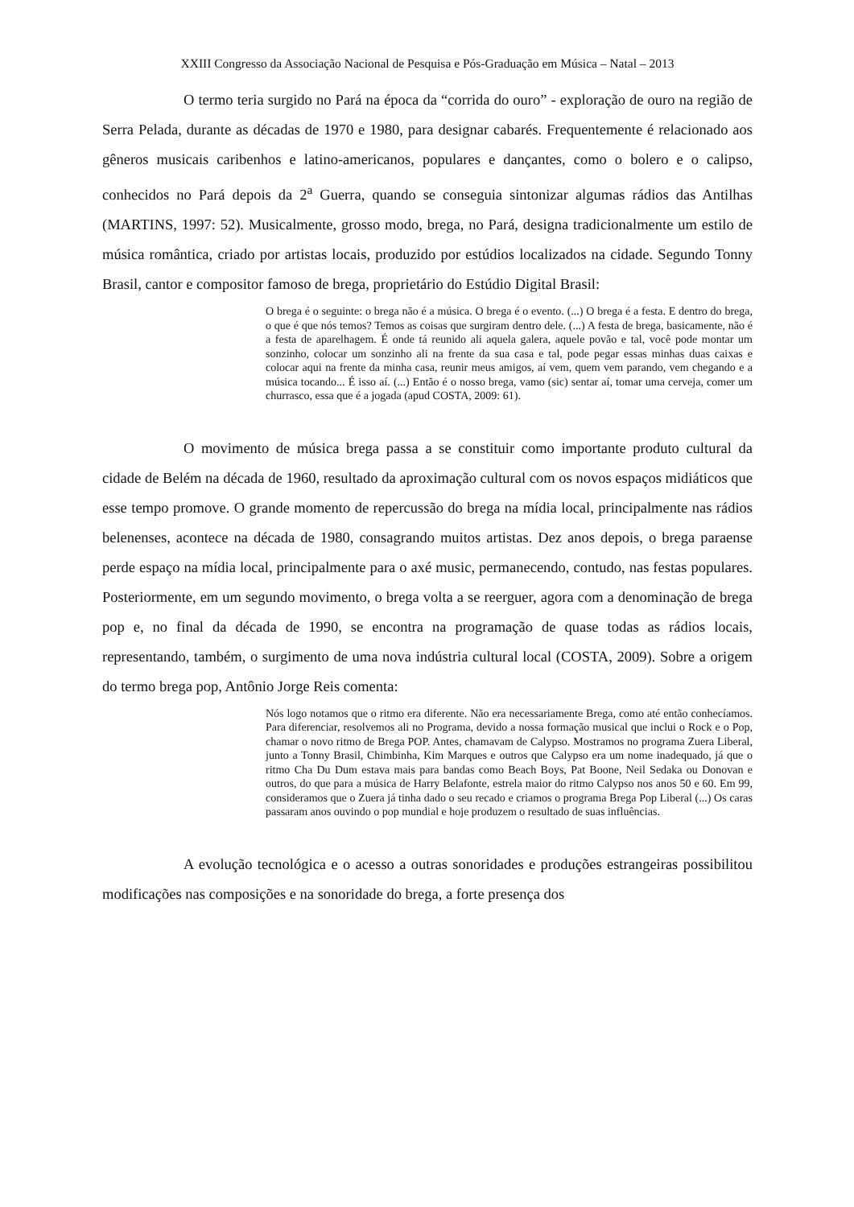XXIII Congresso da Associação Nacional de Pesquisa e Pós-Graduação em Música – Natal – 2013
O termo teria surgido no Pará na época da “corrida do ouro” - exploração de ouro na região de Serra Pelada, durante as décadas de 1970 e 1980, para designar cabarés. Frequentemente é relacionado aos gêneros musicais caribenhos e latino-americanos, populares e dançantes, como o bolero e o calipso, conhecidos no Pará depois da 2<sup>a</sup> Guerra, quando se conseguia sintonizar algumas rádios das Antilhas (MARTINS, 1997: 52). Musicalmente, grosso modo, brega, no Pará, designa tradicionalmente um estilo de música romântica, criado por artistas locais, produzido por estúdios localizados na cidade. Segundo Tonny Brasil, cantor e compositor famoso de brega, proprietário do Estúdio Digital Brasil:
O brega é o seguinte: o brega não é a música. O brega é o evento. (...) O brega é a festa. E dentro do brega, o que é que nós temos? Temos as coisas que surgiram dentro dele. (...) A festa de brega, basicamente, não é a festa de aparelhagem. É onde tá reunido ali aquela galera, aquele povão e tal, você pode montar um sonzinho, colocar um sonzinho ali na frente da sua casa e tal, pode pegar essas minhas duas caixas e colocar aqui na frente da minha casa, reunir meus amigos, aí vem, quem vem parando, vem chegando e a música tocando... É isso aí. (...) Então é o nosso brega, vamo (sic) sentar aí, tomar uma cerveja, comer um churrasco, essa que é a jogada (apud COSTA, 2009: 61).
O movimento de música brega passa a se constituir como importante produto cultural da cidade de Belém na década de 1960, resultado da aproximação cultural com os novos espaços midiáticos que esse tempo promove. O grande momento de repercussão do brega na mídia local, principalmente nas rádios belenenses, acontece na década de 1980, consagrando muitos artistas. Dez anos depois, o brega paraense perde espaço na mídia local, principalmente para o axé music, permanecendo, contudo, nas festas populares. Posteriormente, em um segundo movimento, o brega volta a se reerguer, agora com a denominação de brega pop e, no final da década de 1990, se encontra na programação de quase todas as rádios locais, representando, também, o surgimento de uma nova indústria cultural local (COSTA, 2009). Sobre a origem do termo brega pop, Antônio Jorge Reis comenta:
Nós logo notamos que o ritmo era diferente. Não era necessariamente Brega, como até então conhecíamos. Para diferenciar, resolvemos ali no Programa, devido a nossa formação musical que inclui o Rock e o Pop, chamar o novo ritmo de Brega POP. Antes, chamavam de Calypso. Mostramos no programa Zuera Liberal, junto a Tonny Brasil, Chimbinha, Kim Marques e outros que Calypso era um nome inadequado, já que o ritmo Cha Du Dum estava mais para bandas como Beach Boys, Pat Boone, Neil Sedaka ou Donovan e outros, do que para a música de Harry Belafonte, estrela maior do ritmo Calypso nos anos 50 e 60. Em 99, consideramos que o Zuera já tinha dado o seu recado e criamos o programa Brega Pop Liberal (...) Os caras passaram anos ouvindo o pop mundial e hoje produzem o resultado de suas influências.
A evolução tecnológica e o acesso a outras sonoridades e produções estrangeiras possibilitou modificações nas composições e na sonoridade do brega, a forte presença dos